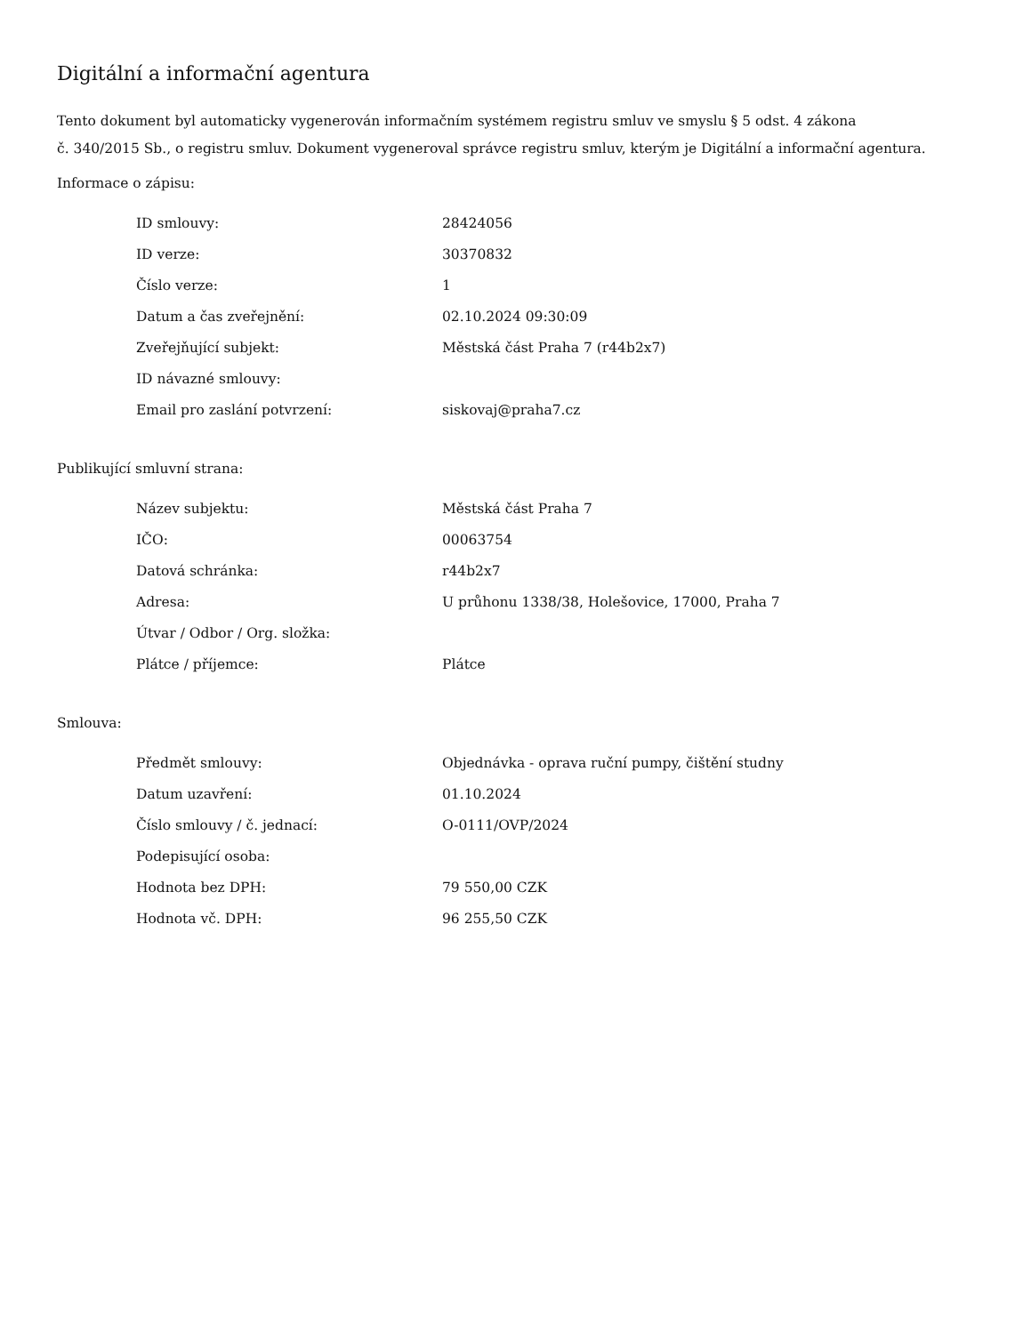Digitální a informační agentura
Tento dokument byl automaticky vygenerován informačním systémem registru smluv ve smyslu § 5 odst. 4 zákona
č. 340/2015 Sb., o registru smluv. Dokument vygeneroval správce registru smluv, kterým je Digitální a informační agentura.
Informace o zápisu:
| ID smlouvy: | 28424056 |
| ID verze: | 30370832 |
| Číslo verze: | 1 |
| Datum a čas zveřejnění: | 02.10.2024 09:30:09 |
| Zveřejňující subjekt: | Městská část Praha 7 (r44b2x7) |
| ID návazné smlouvy: | |
| Email pro zaslání potvrzení: | siskovaj@praha7.cz |
Publikující smluvní strana:
| Název subjektu: | Městská část Praha 7 |
| IČO: | 00063754 |
| Datová schránka: | r44b2x7 |
| Adresa: | U průhonu 1338/38, Holešovice, 17000, Praha 7 |
| Útvar / Odbor / Org. složka: | |
| Plátce / příjemce: | Plátce |
Smlouva:
| Předmět smlouvy: | Objednávka - oprava ruční pumpy, čištění studny |
| Datum uzavření: | 01.10.2024 |
| Číslo smlouvy / č. jednací: | O-0111/OVP/2024 |
| Podepisující osoba: | |
| Hodnota bez DPH: | 79 550,00 CZK |
| Hodnota vč. DPH: | 96 255,50 CZK |